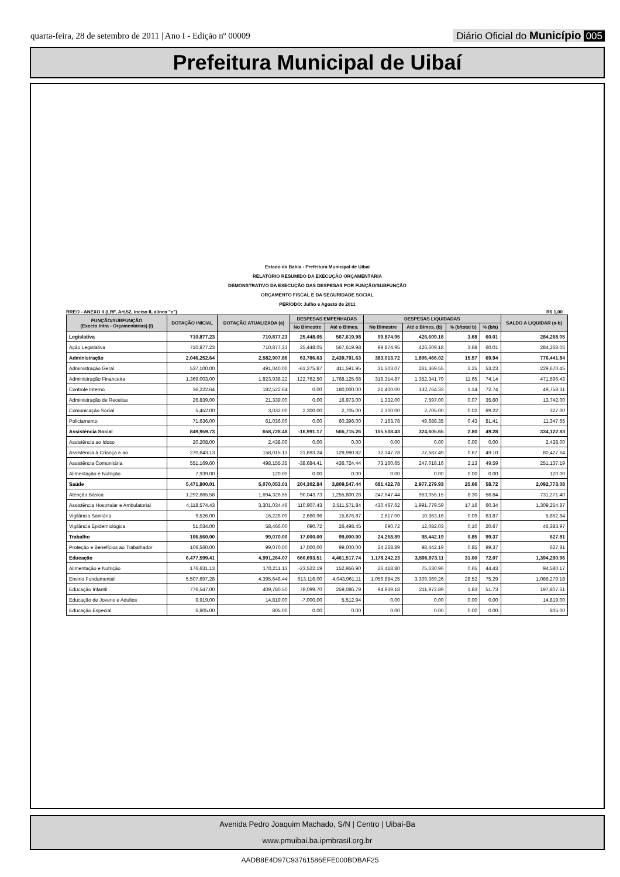quarta-feira, 28 de setembro de 2011 | Ano I - Edição nº 00009 Diário Oficial do Município 005
Prefeitura Municipal de Uibaí
Estado da Bahia - Prefeitura Municipal de Uibai
RELATÓRIO RESUMIDO DA EXECUÇÃO ORÇAMENTÁRIA
DEMONSTRATIVO DA EXECUÇÃO DAS DESPESAS POR FUNÇÃO/SUBFUNÇÃO
ORÇAMENTO FISCAL E DA SEGURIDADE SOCIAL
PERÍODO: Julho e Agosto de 2011
RREO - ANEXO II (LRF, Art.52, inciso II, alinea "c") R$ 1,00
| FUNÇÃO/SUBFUNÇÃO (Exceto Intra - Orçamentárias) (I) | DOTAÇÃO INICIAL | DOTAÇÃO ATUALIZADA (a) | DESPESAS EMPENHADAS | | DESPESAS LIQUIDADAS | | | | SALDO A LIQUIDAR (a-b) |
| --- | --- | --- | --- | --- | --- | --- | --- | --- | --- |
| | | | No Bimestre | Até o Bimes. | No Bimestre | Até o Bimes. (b) | % (b/total b) | % (b/a) | |
| Legislativa | 710,877.23 | 710,877.23 | 25,448.05 | 567,619.98 | 99,874.95 | 426,609.18 | 3.68 | 60.01 | 284,268.05 |
| Ação Legislativa | 710,877.23 | 710,877.23 | 25,448.05 | 567,619.98 | 99,874.95 | 426,609.18 | 3.68 | 60.01 | 284,268.05 |
| Administração | 2,046,252.64 | 2,582,907.86 | 63,786.63 | 2,439,791.63 | 383,013.72 | 1,806,466.02 | 15.57 | 69.94 | 776,441.84 |
| Administração Geral | 537,100.00 | 491,040.00 | -61,275.87 | 411,591.95 | 31,503.07 | 261,369.55 | 2.25 | 53.23 | 229,670.45 |
| Administração Financeira | 1,369,003.00 | 1,823,938.22 | 122,762.50 | 1,768,125.68 | 319,314.87 | 1,352,341.79 | 11.65 | 74.14 | 471,596.43 |
| Controle Interno | 36,222.64 | 182,522.64 | 0.00 | 180,000.00 | 21,400.00 | 132,764.33 | 1.14 | 72.74 | 49,758.31 |
| Administração de Receitas | 26,839.00 | 21,339.00 | 0.00 | 16,973.00 | 1,332.00 | 7,597.00 | 0.07 | 35.60 | 13,742.00 |
| Comunicação Social | 5,452.00 | 3,032.00 | 2,300.00 | 2,705.00 | 2,300.00 | 2,705.00 | 0.02 | 89.22 | 327.00 |
| Policiamento | 71,636.00 | 61,036.00 | 0.00 | 60,396.00 | 7,163.78 | 49,688.35 | 0.43 | 81.41 | 11,347.65 |
| Assistência Social | 849,959.73 | 658,728.48 | -16,991.17 | 566,715.26 | 105,508.43 | 324,605.65 | 2.80 | 49.28 | 334,122.83 |
| Assistência ao Idoso | 20,208.00 | 2,438.00 | 0.00 | 0.00 | 0.00 | 0.00 | 0.00 | 0.00 | 2,438.00 |
| Assistência à Criança e ao | 270,643.13 | 158,015.13 | 21,693.24 | 129,990.82 | 32,347.78 | 77,587.49 | 0.67 | 49.10 | 80,427.64 |
| Assistência Comunitária | 551,169.60 | 498,155.35 | -38,684.41 | 436,724.44 | 73,160.65 | 247,018.16 | 2.13 | 49.59 | 251,137.19 |
| Alimentação e Nutrição | 7,939.00 | 120.00 | 0.00 | 0.00 | 0.00 | 0.00 | 0.00 | 0.00 | 120.00 |
| Saúde | 5,471,800.01 | 5,070,053.01 | 204,302.84 | 3,809,547.44 | 681,422.78 | 2,977,279.93 | 25.66 | 58.72 | 2,092,773.08 |
| Atenção Básica | 1,292,665.58 | 1,694,326.55 | 90,043.73 | 1,255,800.28 | 247,647.44 | 963,055.15 | 8.30 | 56.84 | 731,271.40 |
| Assistência Hospitalar e Ambulatorial | 4,118,574.43 | 3,301,034.46 | 110,907.43 | 2,511,571.84 | 430,467.62 | 1,991,779.59 | 17.16 | 60.34 | 1,309,254.87 |
| Vigilância Sanitária | 9,526.00 | 16,226.00 | 2,660.96 | 15,676.87 | 2,617.00 | 10,363.16 | 0.09 | 63.87 | 5,862.84 |
| Vigilância Epidemiológica | 51,034.00 | 58,466.00 | 690.72 | 26,498.45 | 690.72 | 12,082.03 | 0.10 | 20.67 | 46,383.97 |
| Trabalho | 106,560.00 | 99,070.00 | 17,000.00 | 99,000.00 | 24,268.89 | 98,442.19 | 0.85 | 99.37 | 627.81 |
| Proteção e Benefícios ao Trabalhador | 106,560.00 | 99,070.00 | 17,000.00 | 99,000.00 | 24,268.89 | 98,442.19 | 0.85 | 99.37 | 627.81 |
| Educação | 6,477,599.41 | 4,991,264.07 | 660,693.51 | 4,461,517.74 | 1,178,242.23 | 3,596,973.11 | 31.00 | 72.07 | 1,394,290.96 |
| Alimentação e Nutrição | 176,631.13 | 170,211.13 | -23,522.19 | 152,956.90 | 26,418.80 | 75,630.96 | 0.65 | 44.43 | 94,580.17 |
| Ensino Fundamental | 5,507,697.28 | 4,395,648.44 | 613,116.00 | 4,043,961.11 | 1,056,884.25 | 3,309,369.26 | 28.52 | 75.29 | 1,086,279.18 |
| Educação Infantil | 776,547.00 | 409,780.50 | 78,099.70 | 259,086.79 | 94,939.18 | 211,972.89 | 1.83 | 51.73 | 197,807.61 |
| Educação de Jovens e Adultos | 9,919.00 | 14,819.00 | -7,000.00 | 5,512.94 | 0.00 | 0.00 | 0.00 | 0.00 | 14,819.00 |
| Educação Especial | 6,805.00 | 805.00 | 0.00 | 0.00 | 0.00 | 0.00 | 0.00 | 0.00 | 805.00 |
Avenida Pedro Joaquim Machado, S/N | Centro | Uibaí-Ba
www.pmuibai.ba.ipmbrasil.org.br
AADB8E4D97C93761586EFE000BDBAF25